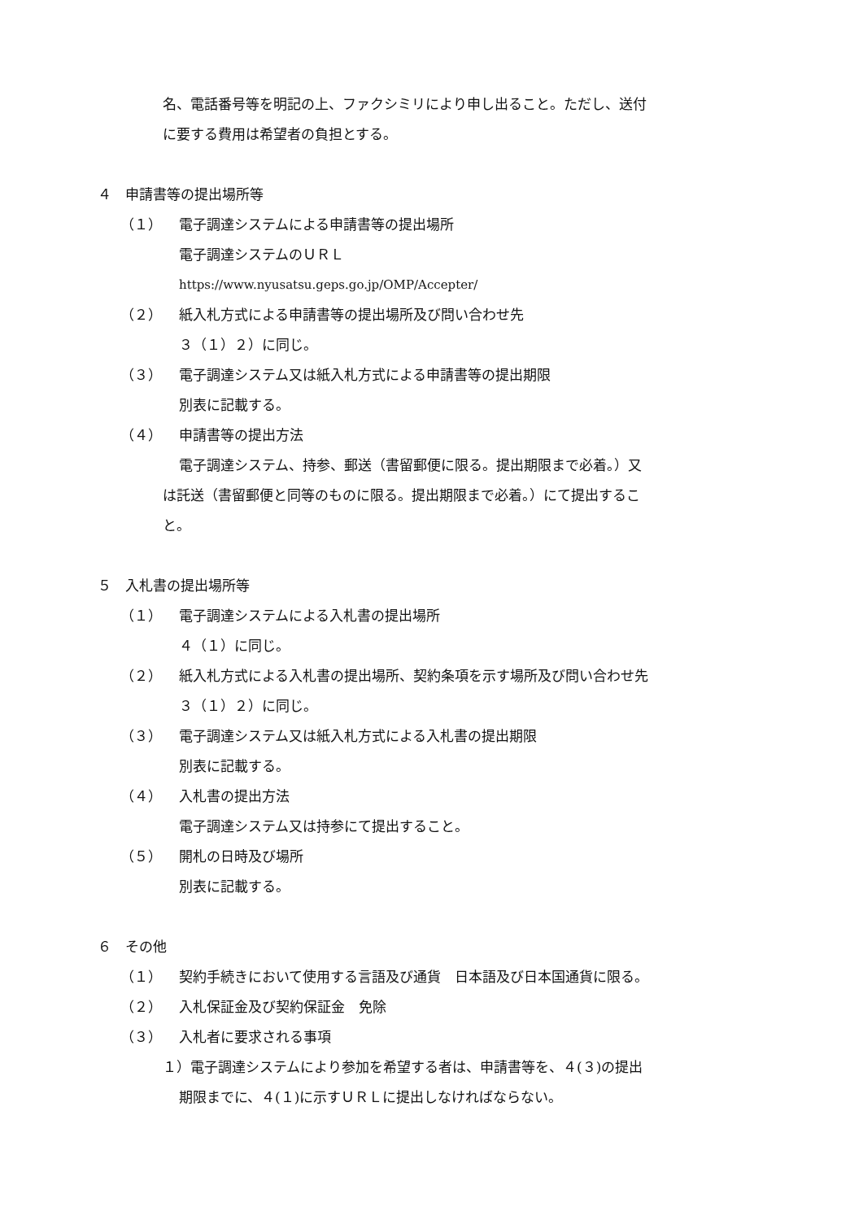名、電話番号等を明記の上、ファクシミリにより申し出ること。ただし、送付
に要する費用は希望者の負担とする。
４　申請書等の提出場所等
（１） 電子調達システムによる申請書等の提出場所
電子調達システムのＵＲＬ
https://www.nyusatsu.geps.go.jp/OMP/Accepter/
（２） 紙入札方式による申請書等の提出場所及び問い合わせ先
３（１）２）に同じ。
（３） 電子調達システム又は紙入札方式による申請書等の提出期限
別表に記載する。
（４） 申請書等の提出方法
電子調達システム、持参、郵送（書留郵便に限る。提出期限まで必着。）又
は託送（書留郵便と同等のものに限る。提出期限まで必着。）にて提出するこ
と。
５　入札書の提出場所等
（１） 電子調達システムによる入札書の提出場所
４（１）に同じ。
（２） 紙入札方式による入札書の提出場所、契約条項を示す場所及び問い合わせ先
３（１）２）に同じ。
（３） 電子調達システム又は紙入札方式による入札書の提出期限
別表に記載する。
（４） 入札書の提出方法
電子調達システム又は持参にて提出すること。
（５） 開札の日時及び場所
別表に記載する。
６　その他
（１） 契約手続きにおいて使用する言語及び通貨　日本語及び日本国通貨に限る。
（２） 入札保証金及び契約保証金　免除
（３） 入札者に要求される事項
１）電子調達システムにより参加を希望する者は、申請書等を、４(３)の提出
期限までに、４(１)に示すＵＲＬに提出しなければならない。